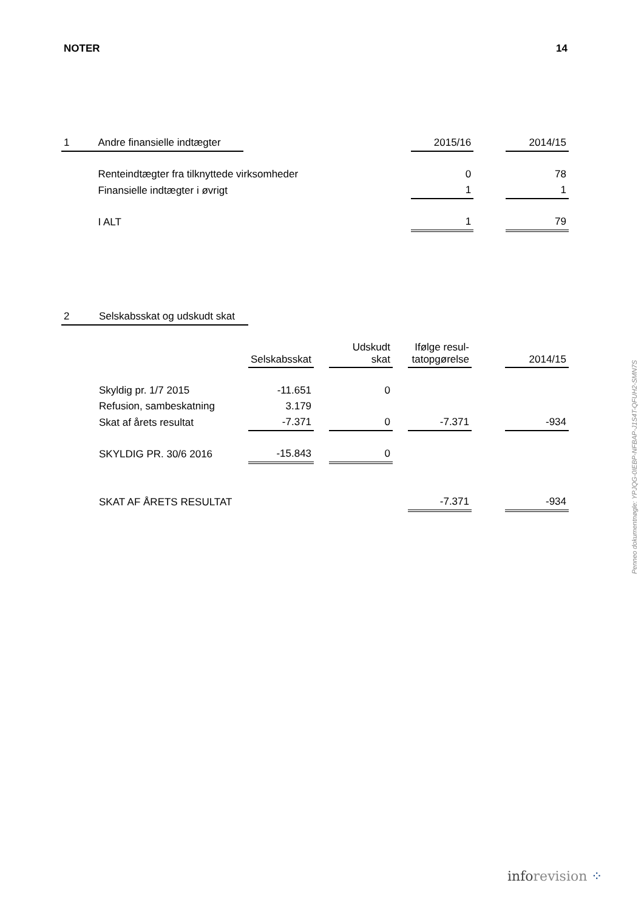NOTER 14
| 1 | Andre finansielle indtægter | | | | | | 2015/16 | | 2014/15 |
| | Renteindtægter fra tilknyttede virksomheder | | | | | | 0 | | 78 |
| | Finansielle indtægter i øvrigt | | | | | | 1 | | 1 |
| | I ALT | | | | | | 1 | | 79 |
| 2 | Selskabsskat og udskudt skat | | | | | | | |
| | | Selskabsskat | | Udskudt skat | | Ifølge resul- tatopgørelse | | 2014/15 |
| | Skyldig pr. 1/7 2015 | -11.651 | | 0 | | | | |
| | Refusion, sambeskatning | 3.179 | | | | | | |
| | Skat af årets resultat | -7.371 | | 0 | | -7.371 | | -934 |
| | SKYLDIG PR. 30/6 2016 | -15.843 | | 0 | | | | |
| | SKAT AF ÅRETS RESULTAT | | | | | -7.371 | | -934 |
Penneo dokumentnøgle: YPJQG-0IEBP-NFBAP-J1S4T-QFUH2-SMN7S
inforevision ⁘